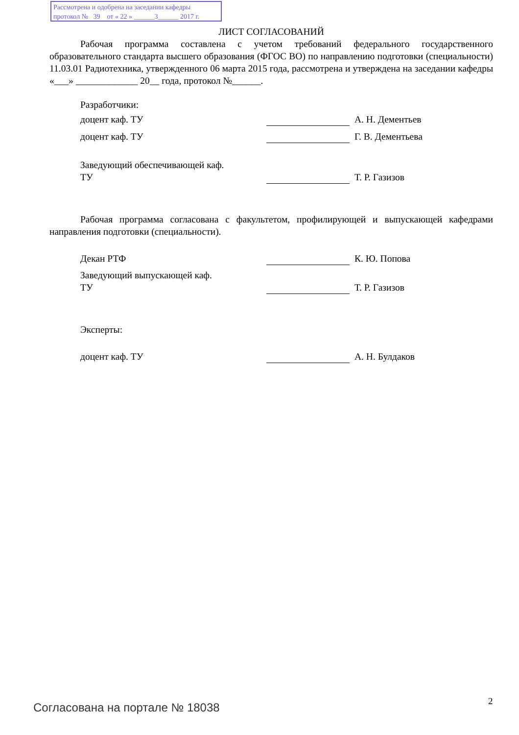Рассмотрена и одобрена на заседании кафедры
протокол № 39 от « 22 » ______3______ 2017 г.
ЛИСТ СОГЛАСОВАНИЙ
Рабочая программа составлена с учетом требований федерального государственного образовательного стандарта высшего образования (ФГОС ВО) по направлению подготовки (специальности) 11.03.01 Радиотехника, утвержденного 06 марта 2015 года, рассмотрена и утверждена на заседании кафедры «___» _____________ 20__ года, протокол №______.
Разработчики:
доцент каф. ТУ А. Н. Дементьев
доцент каф. ТУ Г. В. Дементьева
Заведующий обеспечивающей каф.
ТУ
Т. Р. Газизов
Рабочая программа согласована с факультетом, профилирующей и выпускающей кафедрами направления подготовки (специальности).
Декан РТФ К. Ю. Попова
Заведующий выпускающей каф.
ТУ
Т. Р. Газизов
Эксперты:
доцент каф. ТУ А. Н. Булдаков
Согласована на портале № 18038 2